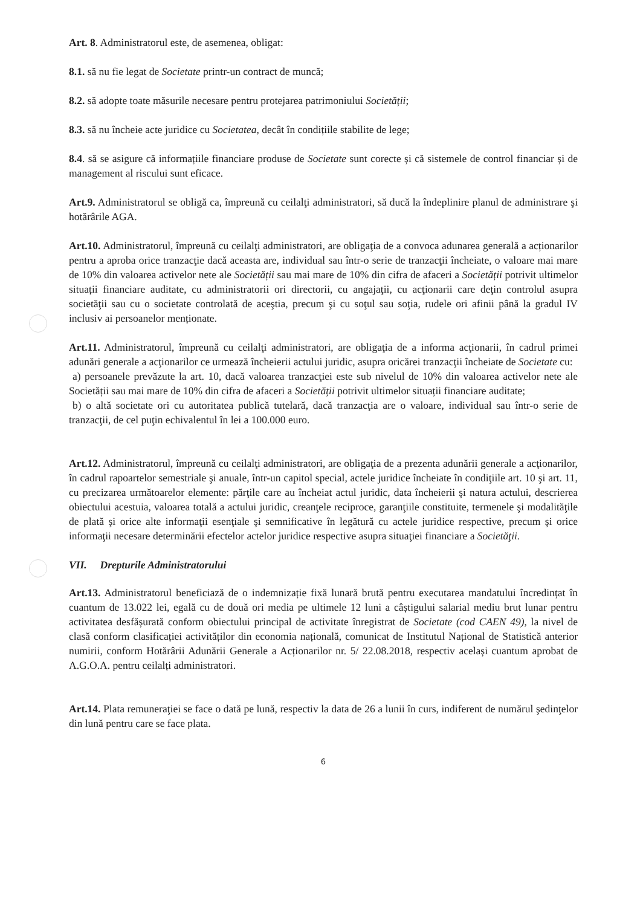Art. 8. Administratorul este, de asemenea, obligat:
8.1. să nu fie legat de Societate printr-un contract de muncă;
8.2. să adopte toate măsurile necesare pentru protejarea patrimoniului Societății;
8.3. să nu încheie acte juridice cu Societatea, decât în condițiile stabilite de lege;
8.4. să se asigure că informațiile financiare produse de Societate sunt corecte și că sistemele de control financiar și de management al riscului sunt eficace.
Art.9. Administratorul se obligă ca, împreună cu ceilalţi administratori, să ducă la îndeplinire planul de administrare şi hotărârile AGA.
Art.10. Administratorul, împreună cu ceilalţi administratori, are obligaţia de a convoca adunarea generală a acționarilor pentru a aproba orice tranzacţie dacă aceasta are, individual sau într-o serie de tranzacţii încheiate, o valoare mai mare de 10% din valoarea activelor nete ale Societății sau mai mare de 10% din cifra de afaceri a Societății potrivit ultimelor situații financiare auditate, cu administratorii ori directorii, cu angajaţii, cu acţionarii care deţin controlul asupra societăţii sau cu o societate controlată de aceştia, precum şi cu soţul sau soţia, rudele ori afinii până la gradul IV inclusiv ai persoanelor menționate.
Art.11. Administratorul, împreună cu ceilalţi administratori, are obligaţia de a informa acţionarii, în cadrul primei adunări generale a acţionarilor ce urmează încheierii actului juridic, asupra oricărei tranzacţii încheiate de Societate cu:
a) persoanele prevăzute la art. 10, dacă valoarea tranzacţiei este sub nivelul de 10% din valoarea activelor nete ale Societății sau mai mare de 10% din cifra de afaceri a Societății potrivit ultimelor situații financiare auditate;
b) o altă societate ori cu autoritatea publică tutelară, dacă tranzacţia are o valoare, individual sau într-o serie de tranzacţii, de cel puţin echivalentul în lei a 100.000 euro.
Art.12. Administratorul, împreună cu ceilalţi administratori, are obligaţia de a prezenta adunării generale a acţionarilor, în cadrul rapoartelor semestriale şi anuale, într-un capitol special, actele juridice încheiate în condiţiile art. 10 şi art. 11, cu precizarea următoarelor elemente: părţile care au încheiat actul juridic, data încheierii şi natura actului, descrierea obiectului acestuia, valoarea totală a actului juridic, creanţele reciproce, garanţiile constituite, termenele şi modalităţile de plată şi orice alte informaţii esenţiale şi semnificative în legătură cu actele juridice respective, precum şi orice informaţii necesare determinării efectelor actelor juridice respective asupra situaţiei financiare a Societăţii.
VII. Drepturile Administratorului
Art.13. Administratorul beneficiază de o indemnizație fixă lunară brută pentru executarea mandatului încredințat în cuantum de 13.022 lei, egală cu de două ori media pe ultimele 12 luni a câștigului salarial mediu brut lunar pentru activitatea desfășurată conform obiectului principal de activitate înregistrat de Societate (cod CAEN 49), la nivel de clasă conform clasificației activităților din economia națională, comunicat de Institutul Național de Statistică anterior numirii, conform Hotărârii Adunării Generale a Acționarilor nr. 5/ 22.08.2018, respectiv același cuantum aprobat de A.G.O.A. pentru ceilalți administratori.
Art.14. Plata remuneraţiei se face o dată pe lună, respectiv la data de 26 a lunii în curs, indiferent de numărul şedinţelor din lună pentru care se face plata.
6